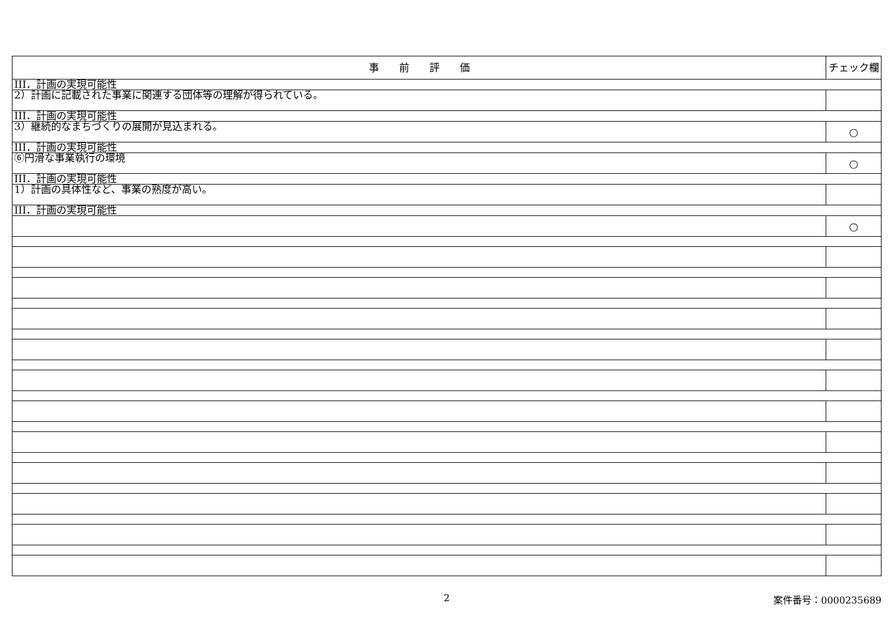| 事 前 評 価 | チェック欄 |
| --- | --- |
| III．計画の実現可能性 | |
| 2）計画に記載された事業に関連する団体等の理解が得られている。 | |
| III．計画の実現可能性 | |
| 3）継続的なまちづくりの展開が見込まれる。 | ○ |
| III．計画の実現可能性 | |
| ⑥円滑な事業執行の環境 | ○ |
| III．計画の実現可能性 | |
| 1）計画の具体性など、事業の熟度が高い。 | |
| III．計画の実現可能性 | |
| | ○ |
2
案件番号：0000235689